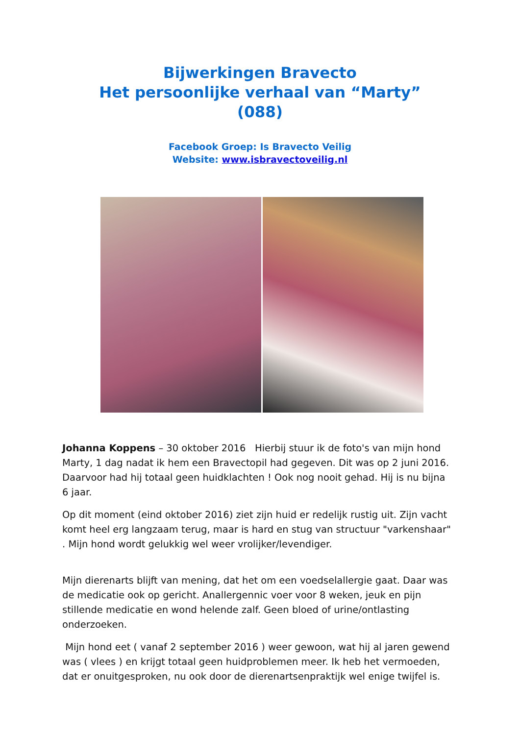Bijwerkingen Bravecto
Het persoonlijke verhaal van “Marty”
(088)
Facebook Groep: Is Bravecto Veilig
Website: www.isbravectoveilig.nl
Johanna Koppens – 30 oktober 2016 Hierbij stuur ik de foto's van mijn hond Marty, 1 dag nadat ik hem een Bravectopil had gegeven. Dit was op 2 juni 2016. Daarvoor had hij totaal geen huidklachten ! Ook nog nooit gehad. Hij is nu bijna 6 jaar.
Op dit moment (eind oktober 2016) ziet zijn huid er redelijk rustig uit. Zijn vacht komt heel erg langzaam terug, maar is hard en stug van structuur "varkenshaar" . Mijn hond wordt gelukkig wel weer vrolijker/levendiger.
Mijn dierenarts blijft van mening, dat het om een voedselallergie gaat. Daar was de medicatie ook op gericht. Anallergennic voer voor 8 weken, jeuk en pijn stillende medicatie en wond helende zalf. Geen bloed of urine/ontlasting onderzoeken.
Mijn hond eet ( vanaf 2 september 2016 ) weer gewoon, wat hij al jaren gewend was ( vlees ) en krijgt totaal geen huidproblemen meer. Ik heb het vermoeden, dat er onuitgesproken, nu ook door de dierenartsenpraktijk wel enige twijfel is.